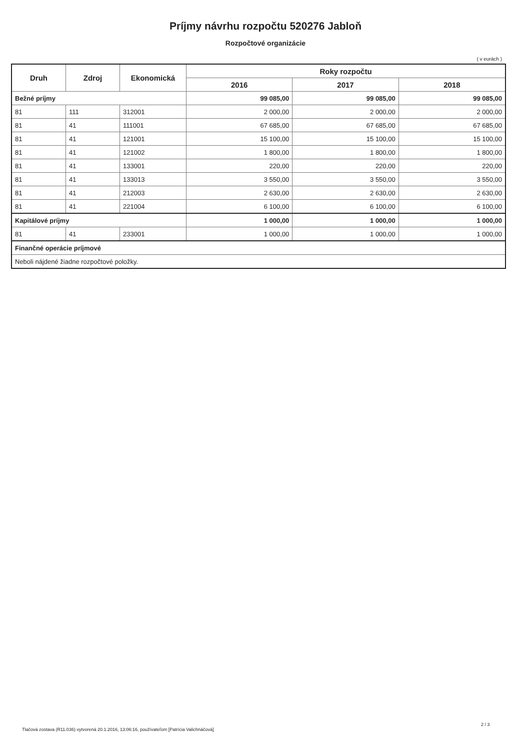Príjmy návrhu rozpočtu 520276 Jabloň
Rozpočtové organizácie
( v eurách )
| Druh | Zdroj | Ekonomická | Roky rozpočtu | | |
| --- | --- | --- | --- | --- | --- |
| | | | 2016 | 2017 | 2018 |
| Bežné príjmy | | | 99 085,00 | 99 085,00 | 99 085,00 |
| 81 | 111 | 312001 | 2 000,00 | 2 000,00 | 2 000,00 |
| 81 | 41 | 111001 | 67 685,00 | 67 685,00 | 67 685,00 |
| 81 | 41 | 121001 | 15 100,00 | 15 100,00 | 15 100,00 |
| 81 | 41 | 121002 | 1 800,00 | 1 800,00 | 1 800,00 |
| 81 | 41 | 133001 | 220,00 | 220,00 | 220,00 |
| 81 | 41 | 133013 | 3 550,00 | 3 550,00 | 3 550,00 |
| 81 | 41 | 212003 | 2 630,00 | 2 630,00 | 2 630,00 |
| 81 | 41 | 221004 | 6 100,00 | 6 100,00 | 6 100,00 |
| Kapitálové príjmy | | | 1 000,00 | 1 000,00 | 1 000,00 |
| 81 | 41 | 233001 | 1 000,00 | 1 000,00 | 1 000,00 |
| Finančné operácie príjmové | | | | | |
| Neboli nájdené žiadne rozpočtové položky. | | | | | |
Tlačová zostava (R11.036) vytvorená 20.1.2016, 13:06:16, používateľom [Patrícia Valichnáčová]
2 / 3